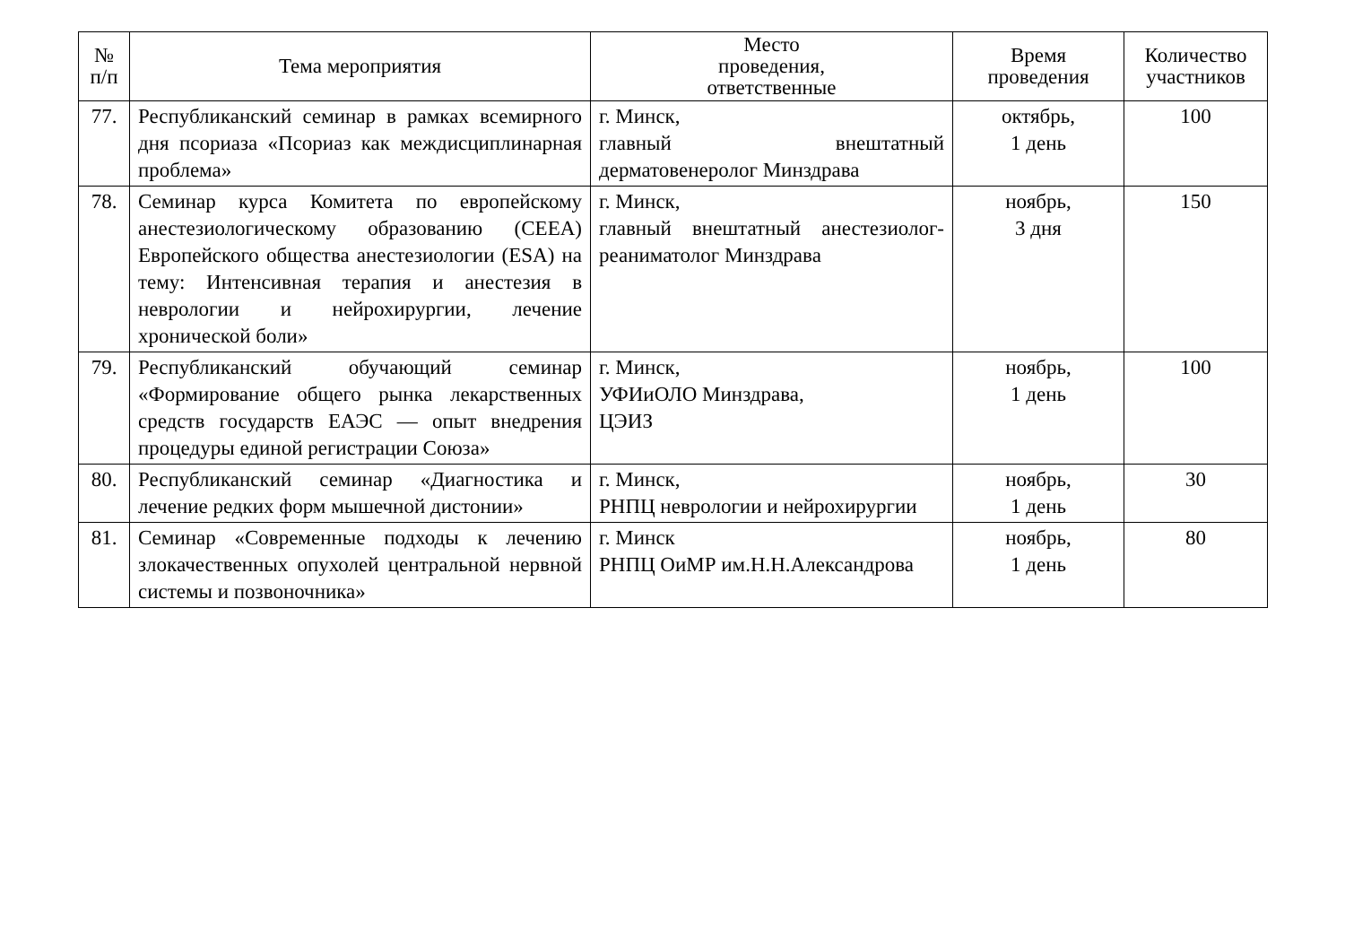| № п/п | Тема мероприятия | Место проведения, ответственные | Время проведения | Количество участников |
| --- | --- | --- | --- | --- |
| 77. | Республиканский семинар в рамках всемирного дня псориаза «Псориаз как междисциплинарная проблема» | г. Минск, главный внештатный дерматовенеролог Минздрава | октябрь, 1 день | 100 |
| 78. | Семинар курса Комитета по европейскому анестезиологическому образованию (CEEA) Европейского общества анестезиологии (ESA) на тему: Интенсивная терапия и анестезия в неврологии и нейрохирургии, лечение хронической боли» | г. Минск, главный внештатный анестезиолог-реаниматолог Минздрава | ноябрь, 3 дня | 150 |
| 79. | Республиканский обучающий семинар «Формирование общего рынка лекарственных средств государств ЕАЭС — опыт внедрения процедуры единой регистрации Союза» | г. Минск, УФИиОЛО Минздрава, ЦЭИЗ | ноябрь, 1 день | 100 |
| 80. | Республиканский семинар «Диагностика и лечение редких форм мышечной дистонии» | г. Минск, РНПЦ неврологии и нейрохирургии | ноябрь, 1 день | 30 |
| 81. | Семинар «Современные подходы к лечению злокачественных опухолей центральной нервной системы и позвоночника» | г. Минск РНПЦ ОиМР им.Н.Н.Александрова | ноябрь, 1 день | 80 |